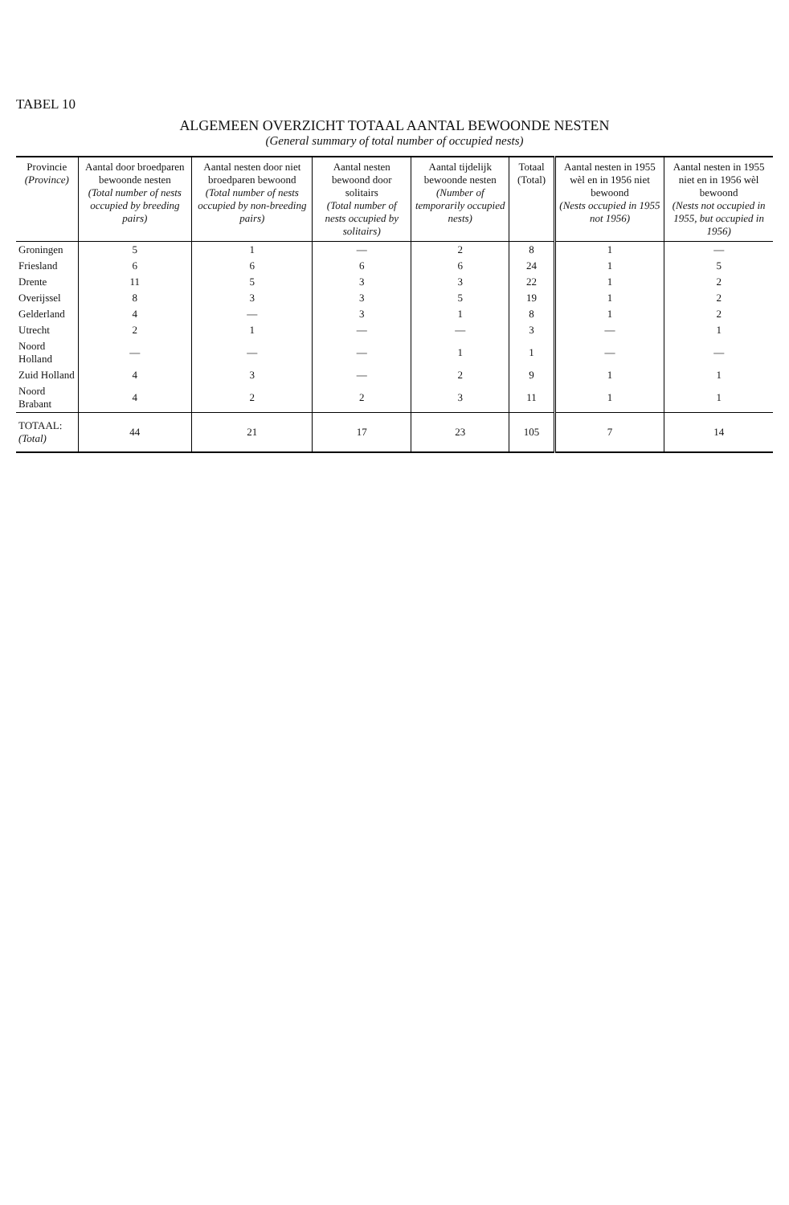TABEL 10
ALGEMEEN OVERZICHT TOTAAL AANTAL BEWOONDE NESTEN
(General summary of total number of occupied nests)
| Provincie (Province) | Aantal door broedparen bewoonde nesten (Total number of nests occupied by breeding pairs) | Aantal nesten door niet broedparen bewoond (Total number of nests occupied by non-breeding pairs) | Aantal nesten bewoond door solitairs (Total number of nests occupied by solitairs) | Aantal tijdelijk bewoonde nesten (Number of temporarily occupied nests) | Totaal (Total) | Aantal nesten in 1955 wèl en in 1956 niet bewoond (Nests occupied in 1955 not 1956) | Aantal nesten in 1955 niet en in 1956 wèl bewoond (Nests not occupied in 1955, but occupied in 1956) |
| --- | --- | --- | --- | --- | --- | --- | --- |
| Groningen | 5 | 1 | — | 2 | 8 | 1 | — |
| Friesland | 6 | 6 | 6 | 6 | 24 | 1 | 5 |
| Drente | 11 | 5 | 3 | 3 | 22 | 1 | 2 |
| Overijssel | 8 | 3 | 3 | 5 | 19 | 1 | 2 |
| Gelderland | 4 | — | 3 | 1 | 8 | 1 | 2 |
| Utrecht | 2 | 1 | — | — | 3 | — | 1 |
| Noord Holland | — | — | — | 1 | 1 | — | — |
| Zuid Holland | 4 | 3 | — | 2 | 9 | 1 | 1 |
| Noord Brabant | 4 | 2 | 2 | 3 | 11 | 1 | 1 |
| TOTAAL: (Total) | 44 | 21 | 17 | 23 | 105 | 7 | 14 |